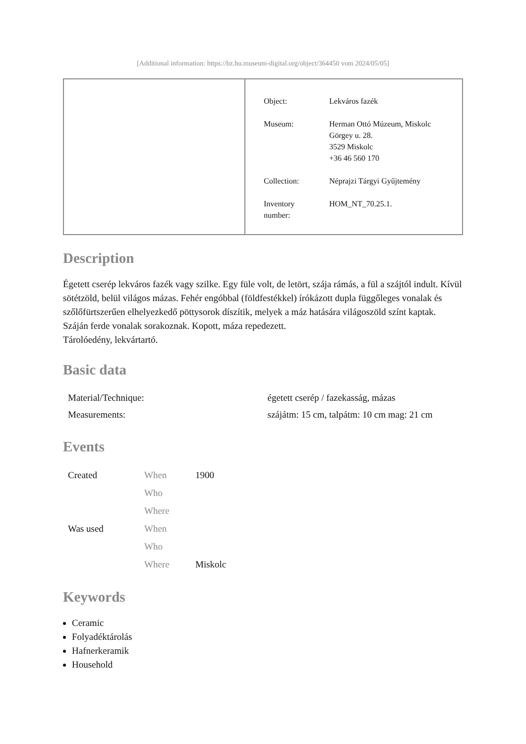[Additional information: https://bz.hu.museum-digital.org/object/364450 vom 2024/05/05]
| Object: | Lekváros fazék |
| Museum: | Herman Ottó Múzeum, Miskolc Görgey u. 28. 3529 Miskolc +36 46 560 170 |
| Collection: | Néprajzi Tárgyi Gyűjtemény |
| Inventory number: | HOM_NT_70.25.1. |
Description
Égetett cserép lekváros fazék vagy szilke. Egy füle volt, de letört, szája rámás, a fül a szájtól indult. Kívül sötétzöld, belül világos mázas. Fehér engóbbal (földfestékkel) írókázott dupla függőleges vonalak és szőlőfürtszerűen elhelyezkedő pöttysorok díszítik, melyek a máz hatására világoszöld színt kaptak. Száján ferde vonalak sorakoznak. Kopott, máza repedezett.
Tárolóedény, lekvártartó.
Basic data
| Material/Technique: | égetett cserép / fazekasság, mázas |
| Measurements: | szájátm: 15 cm, talpátm: 10 cm mag: 21 cm |
Events
| Created | When | 1900 |
| | Who | |
| | Where | |
| Was used | When | |
| | Who | |
| | Where | Miskolc |
Keywords
Ceramic
Folyadéktárolás
Hafnerkeramik
Household